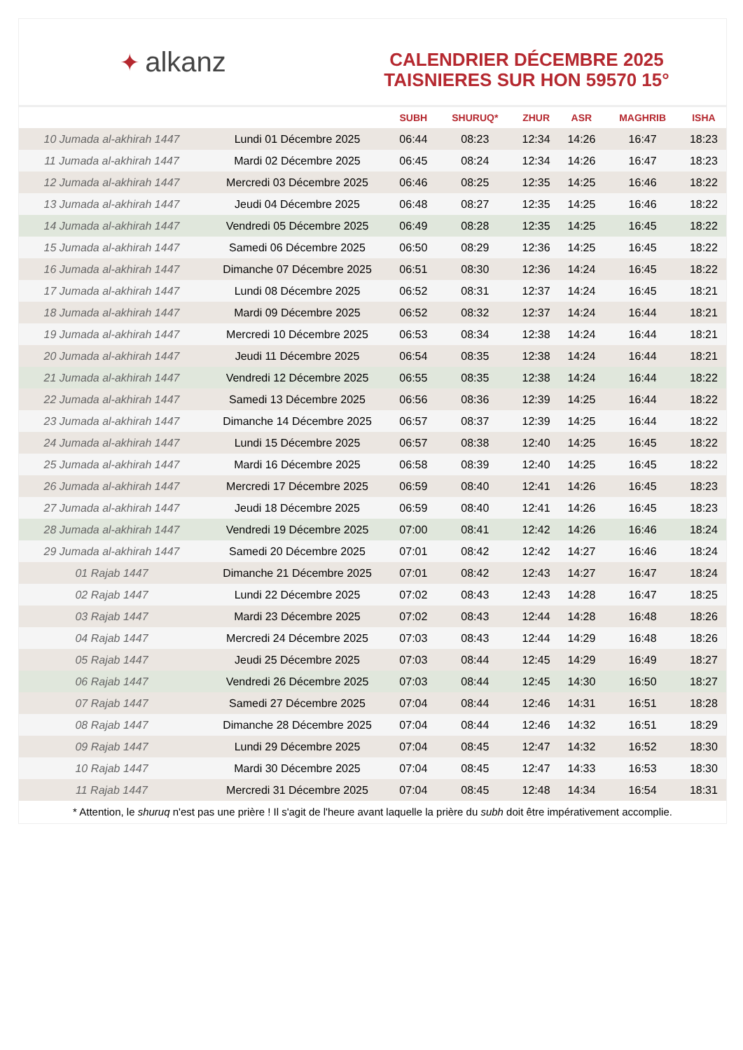✦ alkanz
CALENDRIER DÉCEMBRE 2025
TAISNIERES SUR HON 59570 15°
| | | SUBH | SHURUQ* | ZHUR | ASR | MAGHRIB | ISHA |
| --- | --- | --- | --- | --- | --- | --- | --- |
| 10 Jumada al-akhirah 1447 | Lundi 01 Décembre 2025 | 06:44 | 08:23 | 12:34 | 14:26 | 16:47 | 18:23 |
| 11 Jumada al-akhirah 1447 | Mardi 02 Décembre 2025 | 06:45 | 08:24 | 12:34 | 14:26 | 16:47 | 18:23 |
| 12 Jumada al-akhirah 1447 | Mercredi 03 Décembre 2025 | 06:46 | 08:25 | 12:35 | 14:25 | 16:46 | 18:22 |
| 13 Jumada al-akhirah 1447 | Jeudi 04 Décembre 2025 | 06:48 | 08:27 | 12:35 | 14:25 | 16:46 | 18:22 |
| 14 Jumada al-akhirah 1447 | Vendredi 05 Décembre 2025 | 06:49 | 08:28 | 12:35 | 14:25 | 16:45 | 18:22 |
| 15 Jumada al-akhirah 1447 | Samedi 06 Décembre 2025 | 06:50 | 08:29 | 12:36 | 14:25 | 16:45 | 18:22 |
| 16 Jumada al-akhirah 1447 | Dimanche 07 Décembre 2025 | 06:51 | 08:30 | 12:36 | 14:24 | 16:45 | 18:22 |
| 17 Jumada al-akhirah 1447 | Lundi 08 Décembre 2025 | 06:52 | 08:31 | 12:37 | 14:24 | 16:45 | 18:21 |
| 18 Jumada al-akhirah 1447 | Mardi 09 Décembre 2025 | 06:52 | 08:32 | 12:37 | 14:24 | 16:44 | 18:21 |
| 19 Jumada al-akhirah 1447 | Mercredi 10 Décembre 2025 | 06:53 | 08:34 | 12:38 | 14:24 | 16:44 | 18:21 |
| 20 Jumada al-akhirah 1447 | Jeudi 11 Décembre 2025 | 06:54 | 08:35 | 12:38 | 14:24 | 16:44 | 18:21 |
| 21 Jumada al-akhirah 1447 | Vendredi 12 Décembre 2025 | 06:55 | 08:35 | 12:38 | 14:24 | 16:44 | 18:22 |
| 22 Jumada al-akhirah 1447 | Samedi 13 Décembre 2025 | 06:56 | 08:36 | 12:39 | 14:25 | 16:44 | 18:22 |
| 23 Jumada al-akhirah 1447 | Dimanche 14 Décembre 2025 | 06:57 | 08:37 | 12:39 | 14:25 | 16:44 | 18:22 |
| 24 Jumada al-akhirah 1447 | Lundi 15 Décembre 2025 | 06:57 | 08:38 | 12:40 | 14:25 | 16:45 | 18:22 |
| 25 Jumada al-akhirah 1447 | Mardi 16 Décembre 2025 | 06:58 | 08:39 | 12:40 | 14:25 | 16:45 | 18:22 |
| 26 Jumada al-akhirah 1447 | Mercredi 17 Décembre 2025 | 06:59 | 08:40 | 12:41 | 14:26 | 16:45 | 18:23 |
| 27 Jumada al-akhirah 1447 | Jeudi 18 Décembre 2025 | 06:59 | 08:40 | 12:41 | 14:26 | 16:45 | 18:23 |
| 28 Jumada al-akhirah 1447 | Vendredi 19 Décembre 2025 | 07:00 | 08:41 | 12:42 | 14:26 | 16:46 | 18:24 |
| 29 Jumada al-akhirah 1447 | Samedi 20 Décembre 2025 | 07:01 | 08:42 | 12:42 | 14:27 | 16:46 | 18:24 |
| 01 Rajab 1447 | Dimanche 21 Décembre 2025 | 07:01 | 08:42 | 12:43 | 14:27 | 16:47 | 18:24 |
| 02 Rajab 1447 | Lundi 22 Décembre 2025 | 07:02 | 08:43 | 12:43 | 14:28 | 16:47 | 18:25 |
| 03 Rajab 1447 | Mardi 23 Décembre 2025 | 07:02 | 08:43 | 12:44 | 14:28 | 16:48 | 18:26 |
| 04 Rajab 1447 | Mercredi 24 Décembre 2025 | 07:03 | 08:43 | 12:44 | 14:29 | 16:48 | 18:26 |
| 05 Rajab 1447 | Jeudi 25 Décembre 2025 | 07:03 | 08:44 | 12:45 | 14:29 | 16:49 | 18:27 |
| 06 Rajab 1447 | Vendredi 26 Décembre 2025 | 07:03 | 08:44 | 12:45 | 14:30 | 16:50 | 18:27 |
| 07 Rajab 1447 | Samedi 27 Décembre 2025 | 07:04 | 08:44 | 12:46 | 14:31 | 16:51 | 18:28 |
| 08 Rajab 1447 | Dimanche 28 Décembre 2025 | 07:04 | 08:44 | 12:46 | 14:32 | 16:51 | 18:29 |
| 09 Rajab 1447 | Lundi 29 Décembre 2025 | 07:04 | 08:45 | 12:47 | 14:32 | 16:52 | 18:30 |
| 10 Rajab 1447 | Mardi 30 Décembre 2025 | 07:04 | 08:45 | 12:47 | 14:33 | 16:53 | 18:30 |
| 11 Rajab 1447 | Mercredi 31 Décembre 2025 | 07:04 | 08:45 | 12:48 | 14:34 | 16:54 | 18:31 |
* Attention, le shuruq n'est pas une prière ! Il s'agit de l'heure avant laquelle la prière du subh doit être impérativement accomplie.